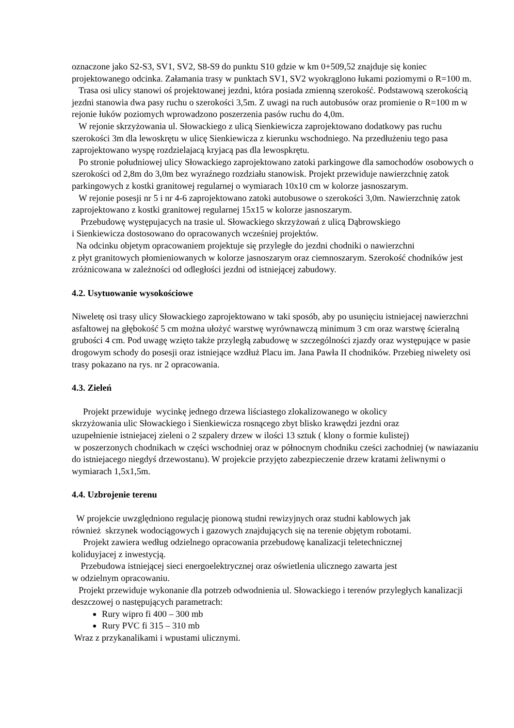oznaczone jako S2-S3, SV1, SV2, S8-S9 do punktu S10 gdzie w km 0+509,52 znajduje się koniec projektowanego odcinka. Załamania trasy w punktach SV1, SV2 wyokrąglono łukami poziomymi o R=100 m.
Trasa osi ulicy stanowi oś projektowanej jezdni, która posiada zmienną szerokość. Podstawową szerokością jezdni stanowia dwa pasy ruchu o szerokości 3,5m. Z uwagi na ruch autobusów oraz promienie o R=100 m w rejonie łuków poziomych wprowadzono poszerzenia pasów ruchu do 4,0m.
W rejonie skrzyżowania ul. Słowackiego z ulicą Sienkiewicza zaprojektowano dodatkowy pas ruchu szerokości 3m dla lewoskrętu w ulicę Sienkiewicza z kierunku wschodniego. Na przedłużeniu tego pasa zaprojektowano wyspę rozdzielajacą kryjacą pas dla lewospkrętu.
Po stronie południowej ulicy Słowackiego zaprojektowano zatoki parkingowe dla samochodów osobowych o szerokości od 2,8m do 3,0m bez wyraźnego rozdziału stanowisk. Projekt przewiduje nawierzchnię zatok parkingowych z kostki granitowej regularnej o wymiarach 10x10 cm w kolorze jasnoszarym.
W rejonie posesji nr 5 i nr 4-6 zaprojektowano zatoki autobusowe o szerokości 3,0m. Nawierzchnię zatok zaprojektowano z kostki granitowej regularnej 15x15 w kolorze jasnoszarym.
Przebudowę występujacych na trasie ul. Słowackiego skrzyżowań z ulicą Dąbrowskiego
i Sienkiewicza dostosowano do opracowanych wcześniej projektów.
Na odcinku objetym opracowaniem projektuje się przyległe do jezdni chodniki o nawierzchni
z płyt granitowych płomieniowanych w kolorze jasnoszarym oraz ciemnoszarym. Szerokość chodników jest zróżnicowana w zależności od odległości jezdni od istniejącej zabudowy.
4.2. Usytuowanie wysokościowe
Niweletę osi trasy ulicy Słowackiego zaprojektowano w taki sposób, aby po usunięciu istniejacej nawierzchni asfaltowej na głębokość 5 cm można ułożyć warstwę wyrównawczą minimum 3 cm oraz warstwę ścieralną grubości 4 cm. Pod uwagę wzięto także przyległą zabudowę w szczególności zjazdy oraz występujące w pasie drogowym schody do posesji oraz istniejące wzdłuż Placu im. Jana Pawła II chodników. Przebieg niwelety osi trasy pokazano na rys. nr 2 opracowania.
4.3. Zieleń
Projekt przewiduje wycinkę jednego drzewa liściastego zlokalizowanego w okolicy
skrzyżowania ulic Słowackiego i Sienkiewicza rosnącego zbyt blisko krawędzi jezdni oraz
uzupełnienie istniejacej zieleni o 2 szpalery drzew w ilości 13 sztuk ( klony o formie kulistej)
w poszerzonych chodnikach w części wschodniej oraz w północnym chodniku cześci zachodniej (w nawiazaniu do istniejacego niegdyś drzewostanu). W projekcie przyjęto zabezpieczenie drzew kratami żeliwnymi o wymiarach 1,5x1,5m.
4.4. Uzbrojenie terenu
W projekcie uwzględniono regulację pionową studni rewizyjnych oraz studni kablowych jak
również skrzynek wodociągowych i gazowych znajdujących się na terenie objętym robotami.
Projekt zawiera według odzielnego opracowania przebudowę kanalizacji teletechnicznej
koliduyjacej z inwestycją.
Przebudowa istniejącej sieci energoelektrycznej oraz oświetlenia ulicznego zawarta jest
w odzielnym opracowaniu.
Projekt przewiduje wykonanie dla potrzeb odwodnienia ul. Słowackiego i terenów przyległych kanalizacji deszczowej o następujących parametrach:
Rury wipro fi 400 – 300 mb
Rury PVC fi 315 – 310 mb
Wraz z przykanalikami i wpustami ulicznymi.